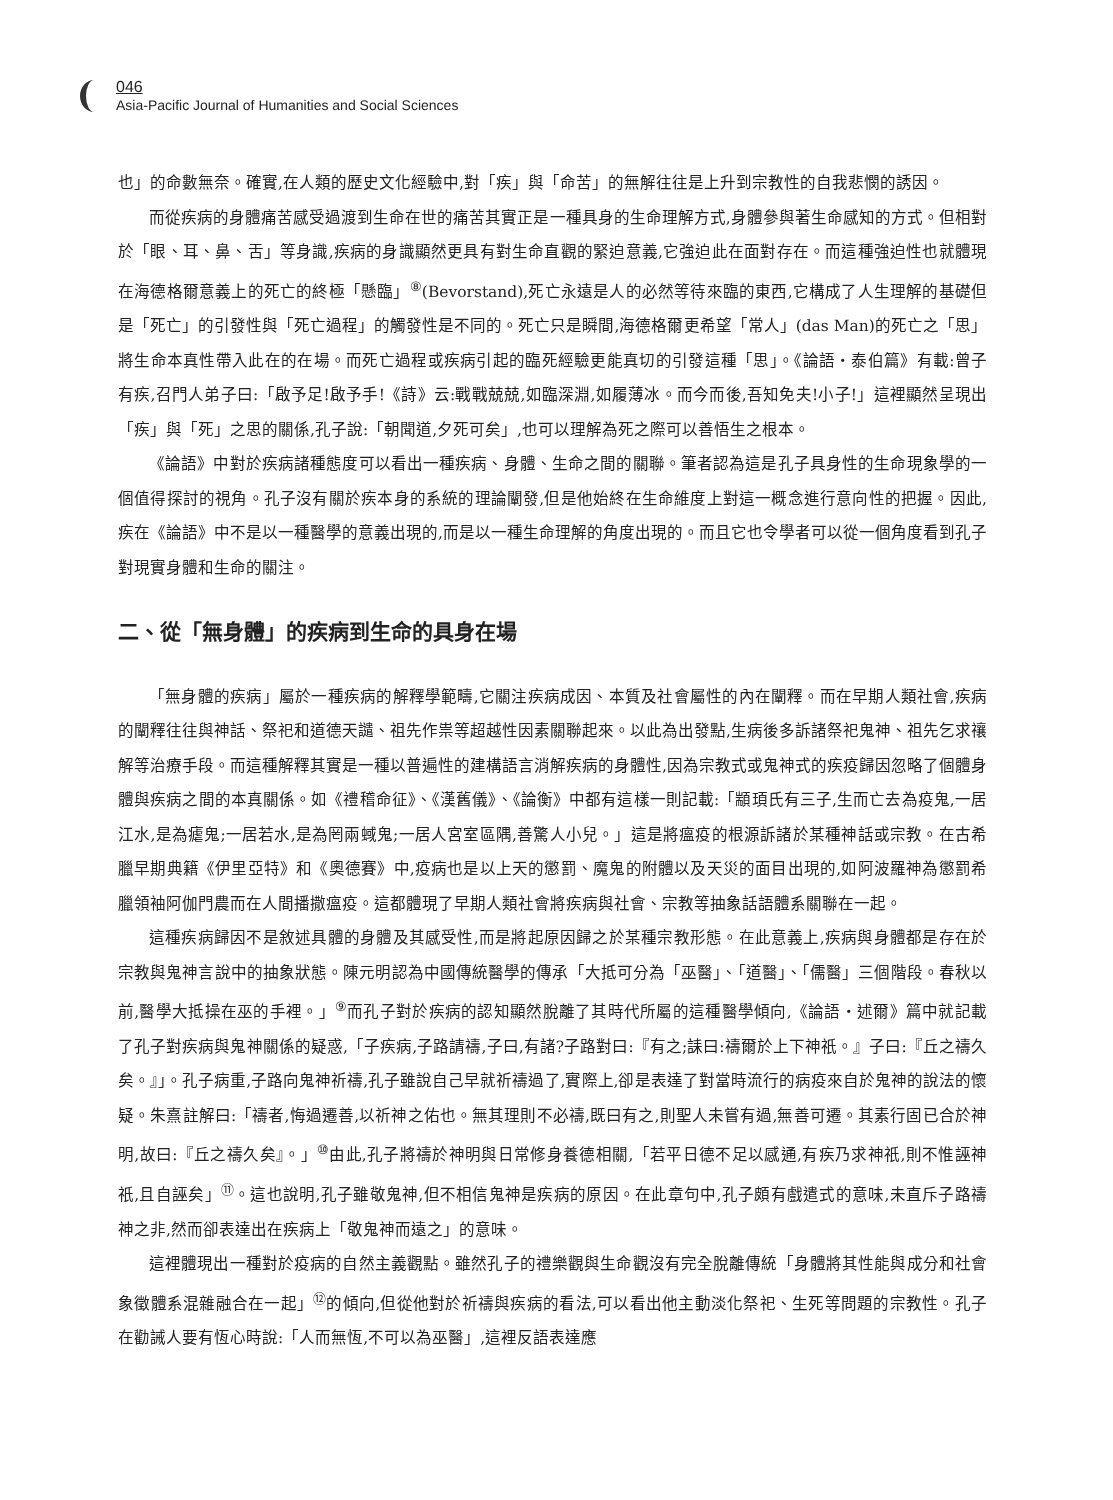046
Asia-Pacific Journal of Humanities and Social Sciences
也」的命數無奈。確實,在人類的歷史文化經驗中,對「疾」與「命苦」的無解往往是上升到宗教性的自我悲憫的誘因。
而從疾病的身體痛苦感受過渡到生命在世的痛苦其實正是一種具身的生命理解方式,身體參與著生命感知的方式。但相對於「眼、耳、鼻、舌」等身識,疾病的身識顯然更具有對生命直觀的緊迫意義,它強迫此在面對存在。而這種強迫性也就體現在海德格爾意義上的死亡的終極「懸臨」<sup>⑧</sup>(Bevorstand),死亡永遠是人的必然等待來臨的東西,它構成了人生理解的基礎但是「死亡」的引發性與「死亡過程」的觸發性是不同的。死亡只是瞬間,海德格爾更希望「常人」(das Man)的死亡之「思」將生命本真性帶入此在的在場。而死亡過程或疾病引起的臨死經驗更能真切的引發這種「思」。《論語・泰伯篇》有載:曾子有疾,召門人弟子曰:「啟予足!啟予手!《詩》云:戰戰兢兢,如臨深淵,如履薄冰。而今而後,吾知免夫!小子!」這裡顯然呈現出「疾」與「死」之思的關係,孔子說:「朝聞道,夕死可矣」,也可以理解為死之際可以善悟生之根本。
《論語》中對於疾病諸種態度可以看出一種疾病、身體、生命之間的關聯。筆者認為這是孔子具身性的生命現象學的一個值得探討的視角。孔子沒有關於疾本身的系統的理論闡發,但是他始終在生命維度上對這一概念進行意向性的把握。因此,疾在《論語》中不是以一種醫學的意義出現的,而是以一種生命理解的角度出現的。而且它也令學者可以從一個角度看到孔子對現實身體和生命的關注。
二、從「無身體」的疾病到生命的具身在場
「無身體的疾病」屬於一種疾病的解釋學範疇,它關注疾病成因、本質及社會屬性的內在闡釋。而在早期人類社會,疾病的闡釋往往與神話、祭祀和道德天譴、祖先作祟等超越性因素關聯起來。以此為出發點,生病後多訴諸祭祀鬼神、祖先乞求禳解等治療手段。而這種解釋其實是一種以普遍性的建構語言消解疾病的身體性,因為宗教式或鬼神式的疾疫歸因忽略了個體身體與疾病之間的本真關係。如《禮稽命征》、《漢舊儀》、《論衡》中都有這樣一則記載:「顓頊氏有三子,生而亡去為疫鬼,一居江水,是為瘧鬼;一居若水,是為罔兩蜮鬼;一居人宮室區隅,善驚人小兒。」這是將瘟疫的根源訴諸於某種神話或宗教。在古希臘早期典籍《伊里亞特》和《奧德賽》中,疫病也是以上天的懲罰、魔鬼的附體以及天災的面目出現的,如阿波羅神為懲罰希臘領袖阿伽門農而在人間播撒瘟疫。這都體現了早期人類社會將疾病與社會、宗教等抽象話語體系關聯在一起。
這種疾病歸因不是敘述具體的身體及其感受性,而是將起原因歸之於某種宗教形態。在此意義上,疾病與身體都是存在於宗教與鬼神言說中的抽象狀態。陳元明認為中國傳統醫學的傳承「大抵可分為「巫醫」、「道醫」、「儒醫」三個階段。春秋以前,醫學大抵操在巫的手裡。」<sup>⑨</sup>而孔子對於疾病的認知顯然脫離了其時代所屬的這種醫學傾向,《論語・述爾》篇中就記載了孔子對疾病與鬼神關係的疑惑,「子疾病,子路請禱,子曰,有諸?子路對曰:『有之;誄曰:禱爾於上下神祇。』子曰:『丘之禱久矣。』」。孔子病重,子路向鬼神祈禱,孔子雖說自己早就祈禱過了,實際上,卻是表達了對當時流行的病疫來自於鬼神的說法的懷疑。朱熹註解曰:「禱者,悔過遷善,以祈神之佑也。無其理則不必禱,既曰有之,則聖人未嘗有過,無善可遷。其素行固已合於神明,故曰:『丘之禱久矣』。」<sup>⑩</sup>由此,孔子將禱於神明與日常修身養德相關,「若平日德不足以感通,有疾乃求神祇,則不惟誣神祇,且自誣矣」<sup>⑪</sup>。這也說明,孔子雖敬鬼神,但不相信鬼神是疾病的原因。在此章句中,孔子頗有戲遣式的意味,未直斥子路禱神之非,然而卻表達出在疾病上「敬鬼神而遠之」的意味。
這裡體現出一種對於疫病的自然主義觀點。雖然孔子的禮樂觀與生命觀沒有完全脫離傳統「身體將其性能與成分和社會象徵體系混雜融合在一起」<sup>⑫</sup>的傾向,但從他對於祈禱與疾病的看法,可以看出他主動淡化祭祀、生死等問題的宗教性。孔子在勸誡人要有恆心時說:「人而無恆,不可以為巫醫」,這裡反語表達應